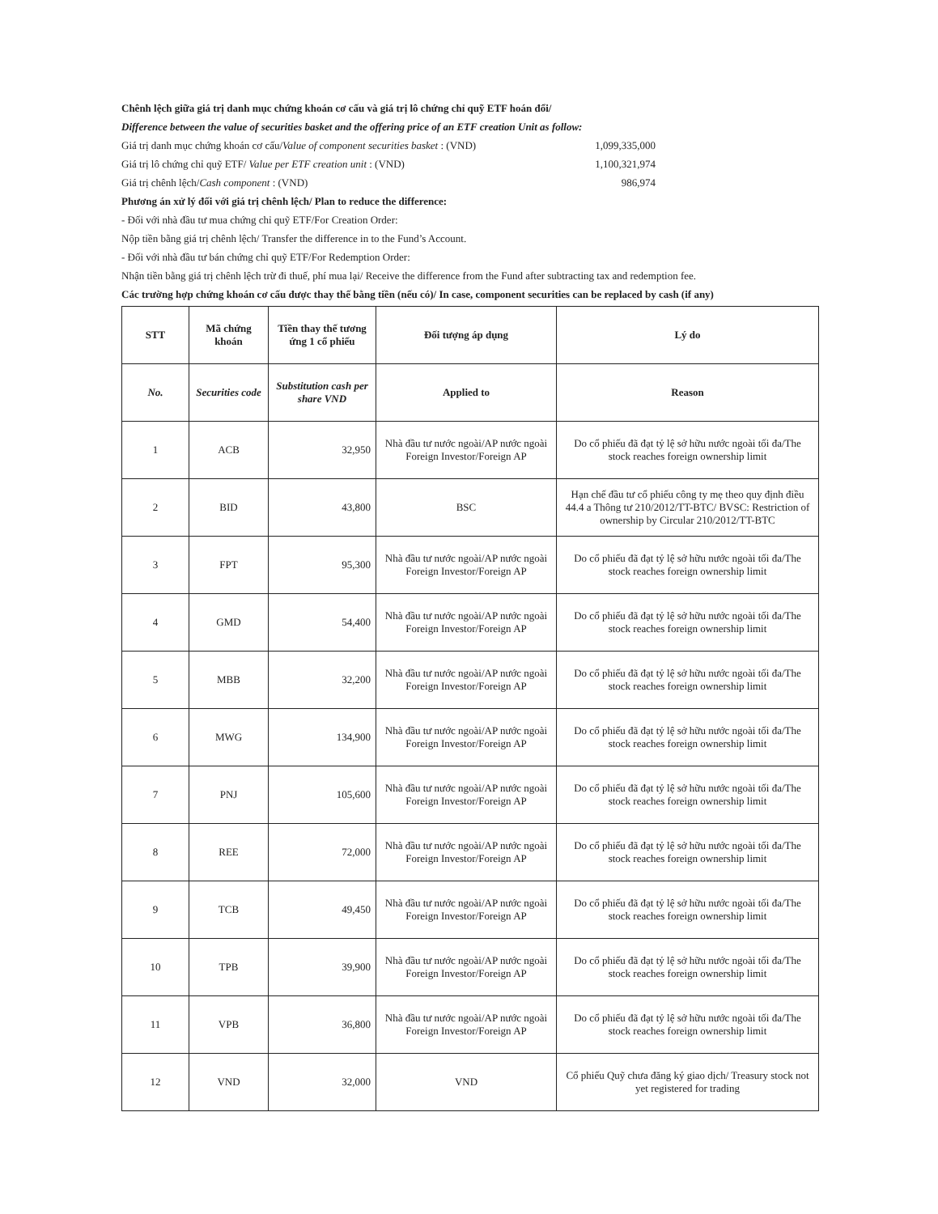Chênh lệch giữa giá trị danh mục chứng khoán cơ cấu và giá trị lô chứng chỉ quỹ ETF hoán đổi/
Difference between the value of securities basket and the offering price of an ETF creation Unit as follow:
Giá trị danh mục chứng khoán cơ cấu/Value of component securities basket : (VND)
1,099,335,000
Giá trị lô chứng chỉ quỹ ETF/ Value per ETF creation unit : (VND)
1,100,321,974
Giá trị chênh lệch/Cash component : (VND)
986,974
Phương án xử lý đối với giá trị chênh lệch/ Plan to reduce the difference:
- Đối với nhà đầu tư mua chứng chỉ quỹ ETF/For Creation Order:
Nộp tiền bằng giá trị chênh lệch/ Transfer the difference in to the Fund’s Account.
- Đối với nhà đầu tư bán chứng chỉ quỹ ETF/For Redemption Order:
Nhận tiền bằng giá trị chênh lệch trừ đi thuế, phí mua lại/ Receive the difference from the Fund after subtracting tax and redemption fee.
Các trường hợp chứng khoán cơ cấu được thay thế bằng tiền (nếu có)/ In case, component securities can be replaced by cash (if any)
| STT | Mã chứng khoán | Tiền thay thế tương ứng 1 cổ phiếu | Đối tượng áp dụng | Lý do |
| --- | --- | --- | --- | --- |
| No. | Securities code | Substitution cash per share VND | Applied to | Reason |
| 1 | ACB | 32,950 | Nhà đầu tư nước ngoài/AP nước ngoài Foreign Investor/Foreign AP | Do cổ phiếu đã đạt tỷ lệ sở hữu nước ngoài tối đa/The stock reaches foreign ownership limit |
| 2 | BID | 43,800 | BSC | Hạn chế đầu tư cổ phiếu công ty mẹ theo quy định điều 44.4 a Thông tư 210/2012/TT-BTC/ BVSC: Restriction of ownership by Circular 210/2012/TT-BTC |
| 3 | FPT | 95,300 | Nhà đầu tư nước ngoài/AP nước ngoài Foreign Investor/Foreign AP | Do cổ phiếu đã đạt tỷ lệ sở hữu nước ngoài tối đa/The stock reaches foreign ownership limit |
| 4 | GMD | 54,400 | Nhà đầu tư nước ngoài/AP nước ngoài Foreign Investor/Foreign AP | Do cổ phiếu đã đạt tỷ lệ sở hữu nước ngoài tối đa/The stock reaches foreign ownership limit |
| 5 | MBB | 32,200 | Nhà đầu tư nước ngoài/AP nước ngoài Foreign Investor/Foreign AP | Do cổ phiếu đã đạt tỷ lệ sở hữu nước ngoài tối đa/The stock reaches foreign ownership limit |
| 6 | MWG | 134,900 | Nhà đầu tư nước ngoài/AP nước ngoài Foreign Investor/Foreign AP | Do cổ phiếu đã đạt tỷ lệ sở hữu nước ngoài tối đa/The stock reaches foreign ownership limit |
| 7 | PNJ | 105,600 | Nhà đầu tư nước ngoài/AP nước ngoài Foreign Investor/Foreign AP | Do cổ phiếu đã đạt tỷ lệ sở hữu nước ngoài tối đa/The stock reaches foreign ownership limit |
| 8 | REE | 72,000 | Nhà đầu tư nước ngoài/AP nước ngoài Foreign Investor/Foreign AP | Do cổ phiếu đã đạt tỷ lệ sở hữu nước ngoài tối đa/The stock reaches foreign ownership limit |
| 9 | TCB | 49,450 | Nhà đầu tư nước ngoài/AP nước ngoài Foreign Investor/Foreign AP | Do cổ phiếu đã đạt tỷ lệ sở hữu nước ngoài tối đa/The stock reaches foreign ownership limit |
| 10 | TPB | 39,900 | Nhà đầu tư nước ngoài/AP nước ngoài Foreign Investor/Foreign AP | Do cổ phiếu đã đạt tỷ lệ sở hữu nước ngoài tối đa/The stock reaches foreign ownership limit |
| 11 | VPB | 36,800 | Nhà đầu tư nước ngoài/AP nước ngoài Foreign Investor/Foreign AP | Do cổ phiếu đã đạt tỷ lệ sở hữu nước ngoài tối đa/The stock reaches foreign ownership limit |
| 12 | VND | 32,000 | VND | Cổ phiếu Quỹ chưa đăng ký giao dịch/ Treasury stock not yet registered for trading |